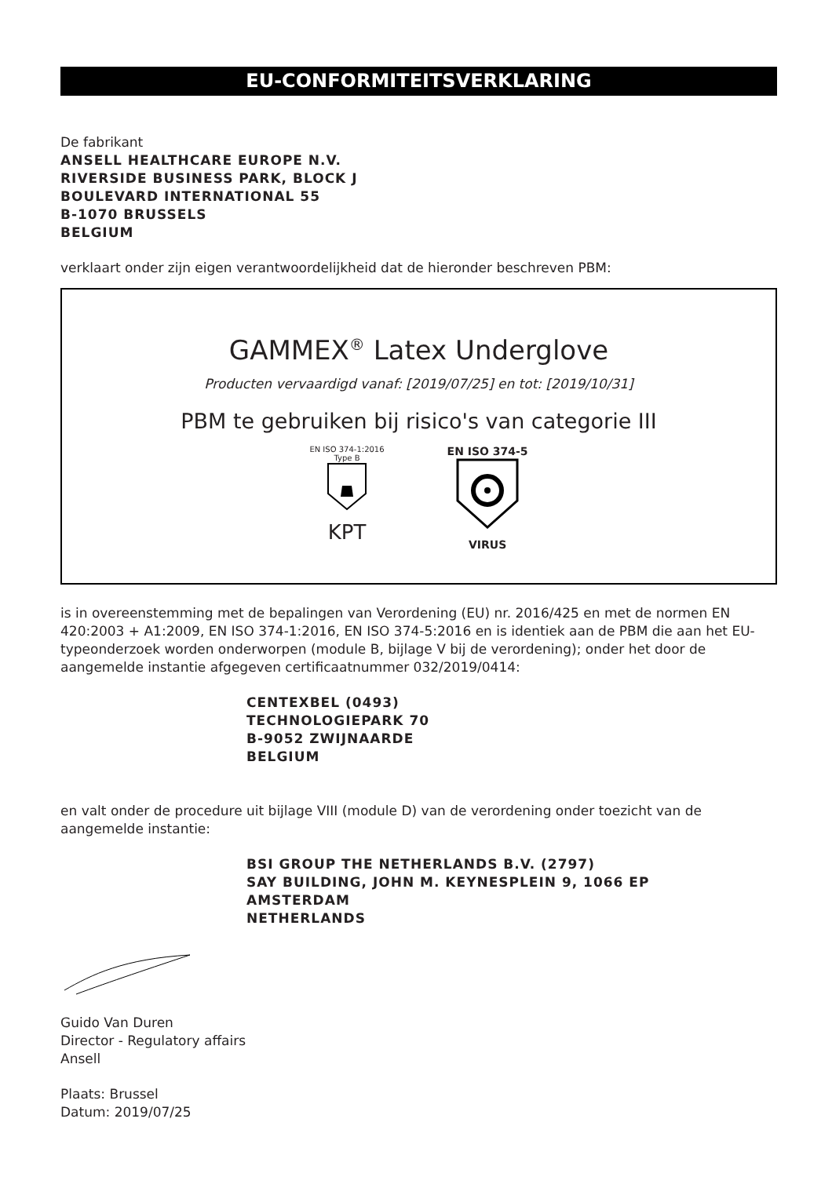EU-CONFORMITEITSVERKLARING
De fabrikant
ANSELL HEALTHCARE EUROPE N.V.
RIVERSIDE BUSINESS PARK, BLOCK J
BOULEVARD INTERNATIONAL 55
B-1070 BRUSSELS
BELGIUM
verklaart onder zijn eigen verantwoordelijkheid dat de hieronder beschreven PBM:
GAMMEX<sup>®</sup> Latex Underglove
Producten vervaardigd vanaf: [2019/07/25] en tot: [2019/10/31]
PBM te gebruiken bij risico's van categorie III
EN ISO 374-1:2016
Type B
KPT
EN ISO 374-5
VIRUS
is in overeenstemming met de bepalingen van Verordening (EU) nr. 2016/425 en met de normen EN 420:2003 + A1:2009, EN ISO 374-1:2016, EN ISO 374-5:2016 en is identiek aan de PBM die aan het EU-typeonderzoek worden onderworpen (module B, bijlage V bij de verordening); onder het door de aangemelde instantie afgegeven certificaatnummer 032/2019/0414:
CENTEXBEL (0493)
TECHNOLOGIEPARK 70
B-9052 ZWIJNAARDE
BELGIUM
en valt onder de procedure uit bijlage VIII (module D) van de verordening onder toezicht van de aangemelde instantie:
BSI GROUP THE NETHERLANDS B.V. (2797)
SAY BUILDING, JOHN M. KEYNESPLEIN 9, 1066 EP
AMSTERDAM
NETHERLANDS
Guido Van Duren
Director - Regulatory affairs
Ansell
Plaats: Brussel
Datum: 2019/07/25